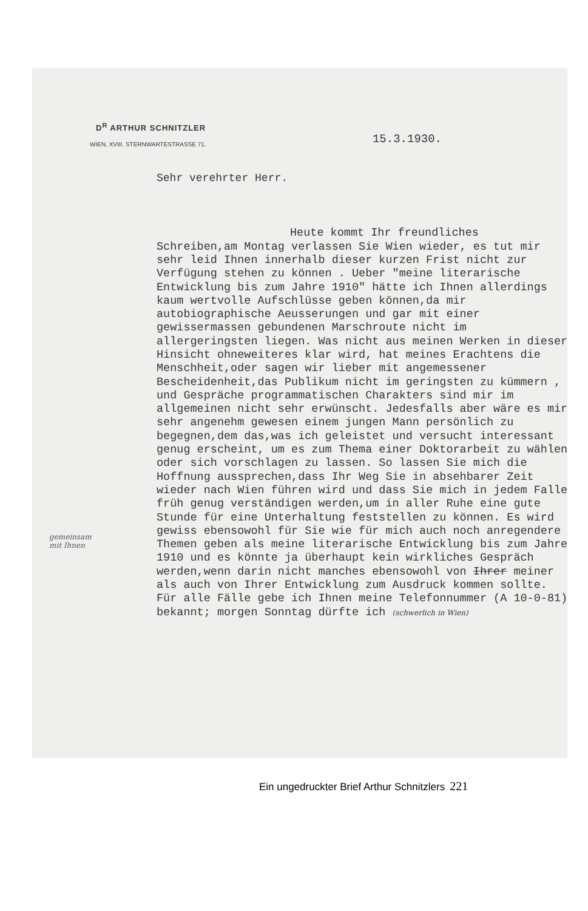D<sup>R</sup> ARTHUR SCHNITZLER
WIEN, XVIII. STERNWARTESTRASSE 71. 15.3.1930.
Sehr verehrter Herr.
Heute kommt Ihr freundliches
Schreiben,am Montag verlassen Sie Wien wieder, es tut mir sehr leid Ihnen innerhalb dieser kurzen Frist nicht zur Verfügung stehen zu können . Ueber "meine literarische Entwicklung bis zum Jahre 1910" hätte ich Ihnen allerdings kaum wertvolle Aufschlüsse geben können,da mir autobiographische Aeusserungen und gar mit einer gewissermassen gebundenen Marschroute nicht im allergeringsten liegen. Was nicht aus meinen Werken in dieser Hinsicht ohneweiteres klar wird, hat meines Erachtens die Menschheit,oder sagen wir lieber mit angemessener Bescheidenheit,das Publikum nicht im geringsten zu kümmern , und Gespräche programmatischen Charakters sind mir im allgemeinen nicht sehr erwünscht. Jedesfalls aber wäre es mir sehr angenehm gewesen einem jungen Mann persönlich zu begegnen,dem das,was ich geleistet und versucht interessant genug erscheint, um es zum Thema einer Doktorarbeit zu wählen oder sich vorschlagen zu lassen. So lassen Sie mich die Hoffnung aussprechen,dass Ihr Weg Sie in absehbarer Zeit wieder nach Wien führen wird und dass Sie mich in jedem Falle früh genug verständigen werden,um in aller Ruhe eine gute Stunde für eine Unterhaltung feststellen zu können. Es wird gewiss ebensowohl für Sie wie für mich auch noch anregendere Themen geben als meine literarische Entwicklung bis zum Jahre 1910 und es könnte ja überhaupt kein wirkliches Gespräch werden,wenn darin nicht manches ebensowohl von Ihrer meiner als auch von Ihrer Entwicklung zum Ausdruck kommen sollte. Für alle Fälle gebe ich Ihnen meine Telefonnummer (A 10-0-81) bekannt; morgen Sonntag dürfte ich (schwerlich in Wien)
gemeinsam
mit Ihnen
Ein ungedruckter Brief Arthur Schnitzlers 221